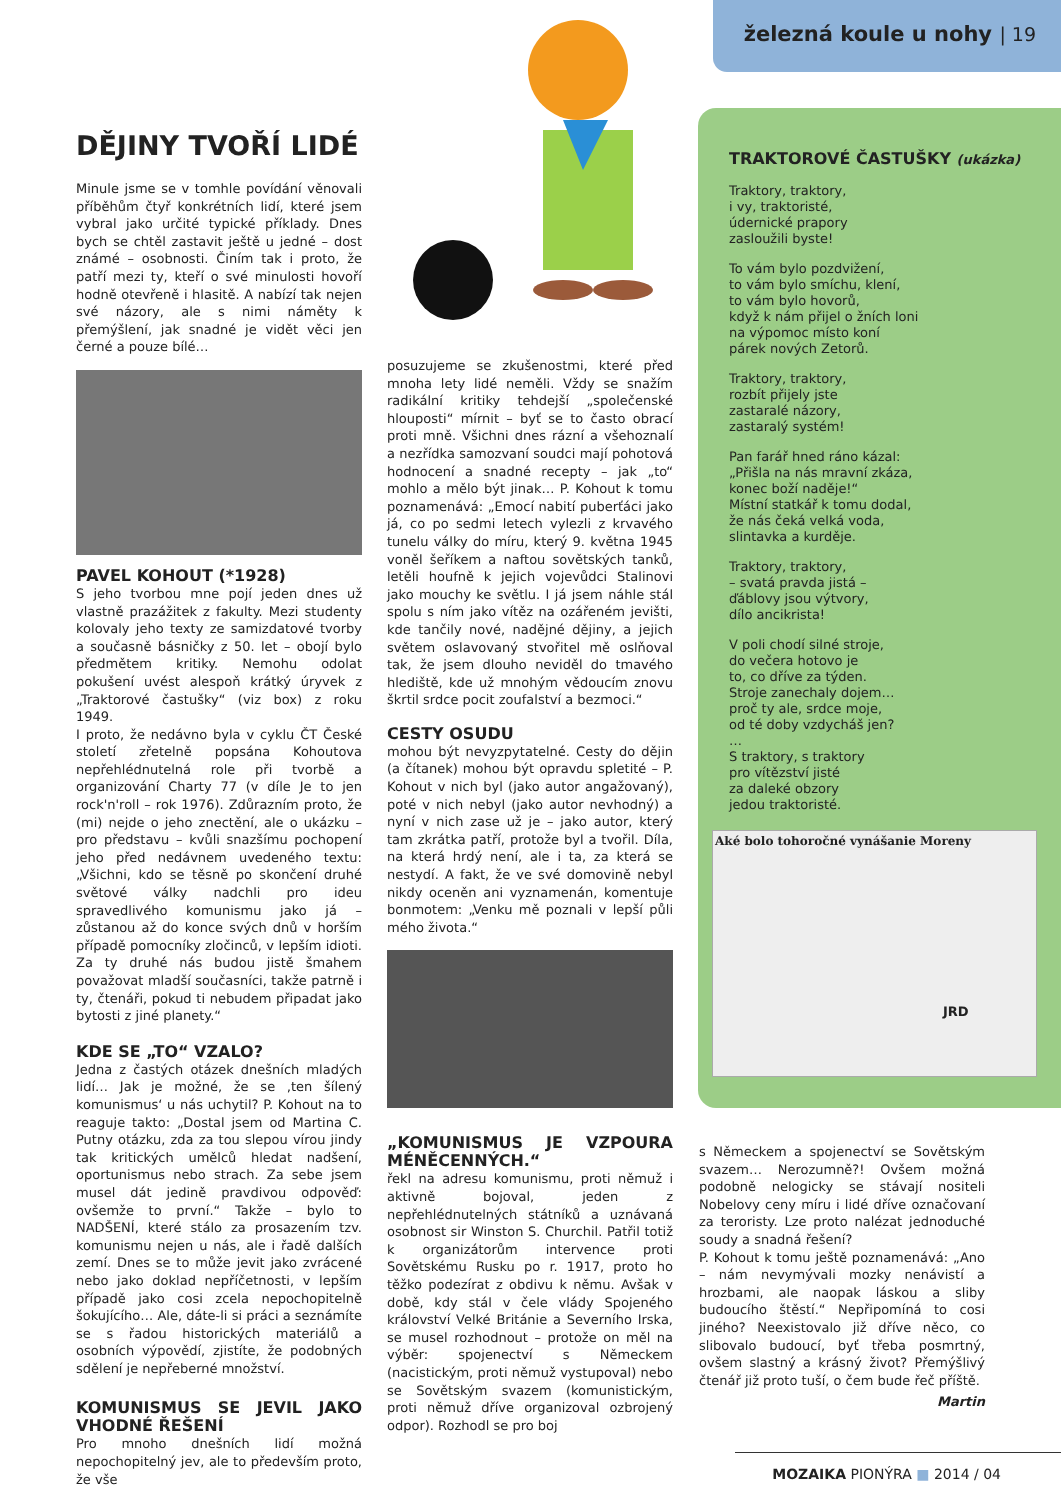železná koule u nohy | 19
DĚJINY TVOŘÍ LIDÉ
Minule jsme se v tomhle povídání věnovali příběhům čtyř konkrétních lidí, které jsem vybral jako určité typické příklady. Dnes bych se chtěl zastavit ještě u jedné – dost známé – osobnosti. Činím tak i proto, že patří mezi ty, kteří o své minulosti hovoří hodně otevřeně i hlasitě. A nabízí tak nejen své názory, ale s nimi náměty k přemýšlení, jak snadné je vidět věci jen černé a pouze bílé…
PAVEL KOHOUT (*1928)
S jeho tvorbou mne pojí jeden dnes už vlastně prazážitek z fakulty. Mezi studenty kolovaly jeho texty ze samizdatové tvorby a současně básničky z 50. let – obojí bylo předmětem kritiky. Nemohu odolat pokušení uvést alespoň krátký úryvek z „Traktorové častušky“ (viz box) z roku 1949.
I proto, že nedávno byla v cyklu ČT České století zřetelně popsána Kohoutova nepřehlédnutelná role při tvorbě a organizování Charty 77 (v díle Je to jen rock'n'roll – rok 1976). Zdůrazním proto, že (mi) nejde o jeho znectění, ale o ukázku – pro představu – kvůli snazšímu pochopení jeho před nedávnem uvedeného textu: „Všichni, kdo se těsně po skončení druhé světové války nadchli pro ideu spravedlivého komunismu jako já – zůstanou až do konce svých dnů v horším případě pomocníky zločinců, v lepším idioti. Za ty druhé nás budou jistě šmahem považovat mladší současníci, takže patrně i ty, čtenáři, pokud ti nebudem připadat jako bytosti z jiné planety.“
KDE SE „TO“ VZALO?
Jedna z častých otázek dnešních mladých lidí… Jak je možné, že se ‚ten šílený komunismus‘ u nás uchytil? P. Kohout na to reaguje takto: „Dostal jsem od Martina C. Putny otázku, zda za tou slepou vírou jindy tak kritických umělců hledat nadšení, oportunismus nebo strach. Za sebe jsem musel dát jedině pravdivou odpověď: ovšemže to první.“ Takže – bylo to NADŠENÍ, které stálo za prosazením tzv. komunismu nejen u nás, ale i řadě dalších zemí. Dnes se to může jevit jako zvrácené nebo jako doklad nepříčetnosti, v lepším případě jako cosi zcela nepochopitelně šokujícího… Ale, dáte-li si práci a seznámíte se s řadou historických materiálů a osobních výpovědí, zjistíte, že podobných sdělení je nepřeberné množství.
KOMUNISMUS SE JEVIL JAKO VHODNÉ ŘEŠENÍ
Pro mnoho dnešních lidí možná nepochopitelný jev, ale to především proto, že vše
posuzujeme se zkušenostmi, které před mnoha lety lidé neměli. Vždy se snažím radikální kritiky tehdejší „společenské hlouposti“ mírnit – byť se to často obrací proti mně. Všichni dnes rázní a všehoznalí a nezřídka samozvaní soudci mají pohotová hodnocení a snadné recepty – jak „to“ mohlo a mělo být jinak… P. Kohout k tomu poznamenává: „Emocí nabití puberťáci jako já, co po sedmi letech vylezli z krvavého tunelu války do míru, který 9. května 1945 voněl šeříkem a naftou sovětských tanků, letěli houfně k jejich vojevůdci Stalinovi jako mouchy ke světlu. I já jsem náhle stál spolu s ním jako vítěz na ozářeném jevišti, kde tančily nové, nadějné dějiny, a jejich světem oslavovaný stvořitel mě oslňoval tak, že jsem dlouho neviděl do tmavého hlediště, kde už mnohým vědoucím znovu škrtil srdce pocit zoufalství a bezmoci.“
CESTY OSUDU
mohou být nevyzpytatelné. Cesty do dějin (a čítanek) mohou být opravdu spletité – P. Kohout v nich byl (jako autor angažovaný), poté v nich nebyl (jako autor nevhodný) a nyní v nich zase už je – jako autor, který tam zkrátka patří, protože byl a tvořil. Díla, na která hrdý není, ale i ta, za která se nestydí. A fakt, že ve své domovině nebyl nikdy oceněn ani vyznamenán, komentuje bonmotem: „Venku mě poznali v lepší půli mého života.“
„KOMUNISMUS JE VZPOURA MÉNĚCENNÝCH.“
řekl na adresu komunismu, proti němuž i aktivně bojoval, jeden z nepřehlédnutelných státníků a uznávaná osobnost sir Winston S. Churchil. Patřil totiž k organizátorům intervence proti Sovětskému Rusku po r. 1917, proto ho těžko podezírat z obdivu k němu. Avšak v době, kdy stál v čele vlády Spojeného království Velké Británie a Severního Irska, se musel rozhodnout – protože on měl na výběr: spojenectví s Německem (nacistickým, proti němuž vystupoval) nebo se Sovětským svazem (komunistickým, proti němuž dříve organizoval ozbrojený odpor). Rozhodl se pro boj
TRAKTOROVÉ ČASTUŠKY (ukázka)
Traktory, traktory,
i vy, traktoristé,
údernické prapory
zasloužili byste!
To vám bylo pozdvižení,
to vám bylo smíchu, klení,
to vám bylo hovorů,
když k nám přijel o žních loni
na výpomoc místo koní
párek nových Zetorů.
Traktory, traktory,
rozbít přijely jste
zastaralé názory,
zastaralý systém!
Pan farář hned ráno kázal:
„Přišla na nás mravní zkáza,
konec boží naděje!“
Místní statkář k tomu dodal,
že nás čeká velká voda,
slintavka a kurděje.
Traktory, traktory,
– svatá pravda jistá –
ďáblovy jsou výtvory,
dílo ancikrista!
V poli chodí silné stroje,
do večera hotovo je
to, co dříve za týden.
Stroje zanechaly dojem…
proč ty ale, srdce moje,
od té doby vzdycháš jen?
…
S traktory, s traktory
pro vítězství jisté
za daleké obzory
jedou traktoristé.
Aké bolo tohoročné vynášanie Moreny
JRD
s Německem a spojenectví se Sovětským svazem… Nerozumně?! Ovšem možná podobně nelogicky se stávají nositeli Nobelovy ceny míru i lidé dříve označovaní za teroristy. Lze proto nalézat jednoduché soudy a snadná řešení?
P. Kohout k tomu ještě poznamenává: „Ano – nám nevymývali mozky nenávistí a hrozbami, ale naopak láskou a sliby budoucího štěstí.“ Nepřipomíná to cosi jiného? Neexistovalo již dříve něco, co slibovalo budoucí, byť třeba posmrtný, ovšem slastný a krásný život? Přemýšlivý čtenář již proto tuší, o čem bude řeč příště.
Martin
MOZAIKA PIONÝRA ■ 2014 / 04